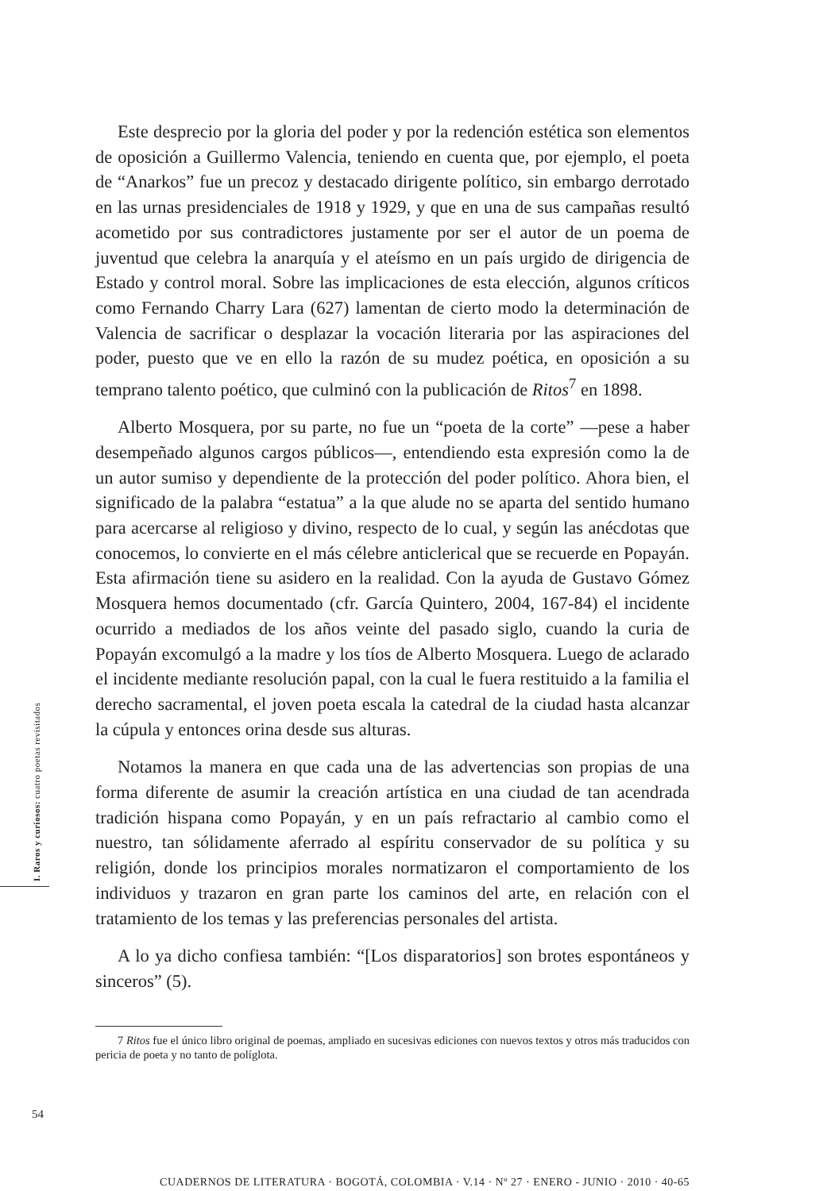I. Raros y curiosos: cuatro poetas revisitados
Este desprecio por la gloria del poder y por la redención estética son elementos de oposición a Guillermo Valencia, teniendo en cuenta que, por ejemplo, el poeta de “Anarkos” fue un precoz y destacado dirigente político, sin embargo derrotado en las urnas presidenciales de 1918 y 1929, y que en una de sus campañas resultó acometido por sus contradictores justamente por ser el autor de un poema de juventud que celebra la anarquía y el ateísmo en un país urgido de dirigencia de Estado y control moral. Sobre las implicaciones de esta elección, algunos críticos como Fernando Charry Lara (627) lamentan de cierto modo la determinación de Valencia de sacrificar o desplazar la vocación literaria por las aspiraciones del poder, puesto que ve en ello la razón de su mudez poética, en oposición a su temprano talento poético, que culminó con la publicación de Ritos<sup>7</sup> en 1898.
Alberto Mosquera, por su parte, no fue un “poeta de la corte” —pese a haber desempeñado algunos cargos públicos—, entendiendo esta expresión como la de un autor sumiso y dependiente de la protección del poder político. Ahora bien, el significado de la palabra “estatua” a la que alude no se aparta del sentido humano para acercarse al religioso y divino, respecto de lo cual, y según las anécdotas que conocemos, lo convierte en el más célebre anticlerical que se recuerde en Popayán. Esta afirmación tiene su asidero en la realidad. Con la ayuda de Gustavo Gómez Mosquera hemos documentado (cfr. García Quintero, 2004, 167-84) el incidente ocurrido a mediados de los años veinte del pasado siglo, cuando la curia de Popayán excomulgó a la madre y los tíos de Alberto Mosquera. Luego de aclarado el incidente mediante resolución papal, con la cual le fuera restituido a la familia el derecho sacramental, el joven poeta escala la catedral de la ciudad hasta alcanzar la cúpula y entonces orina desde sus alturas.
Notamos la manera en que cada una de las advertencias son propias de una forma diferente de asumir la creación artística en una ciudad de tan acendrada tradición hispana como Popayán, y en un país refractario al cambio como el nuestro, tan sólidamente aferrado al espíritu conservador de su política y su religión, donde los principios morales normatizaron el comportamiento de los individuos y trazaron en gran parte los caminos del arte, en relación con el tratamiento de los temas y las preferencias personales del artista.
A lo ya dicho confiesa también: “[Los disparatorios] son brotes espontáneos y sinceros” (5).
7 Ritos fue el único libro original de poemas, ampliado en sucesivas ediciones con nuevos textos y otros más traducidos con pericia de poeta y no tanto de políglota.
54
CUADERNOS DE LITERATURA · BOGOTÁ, COLOMBIA · V.14 · Nº 27 · ENERO - JUNIO · 2010 · 40-65